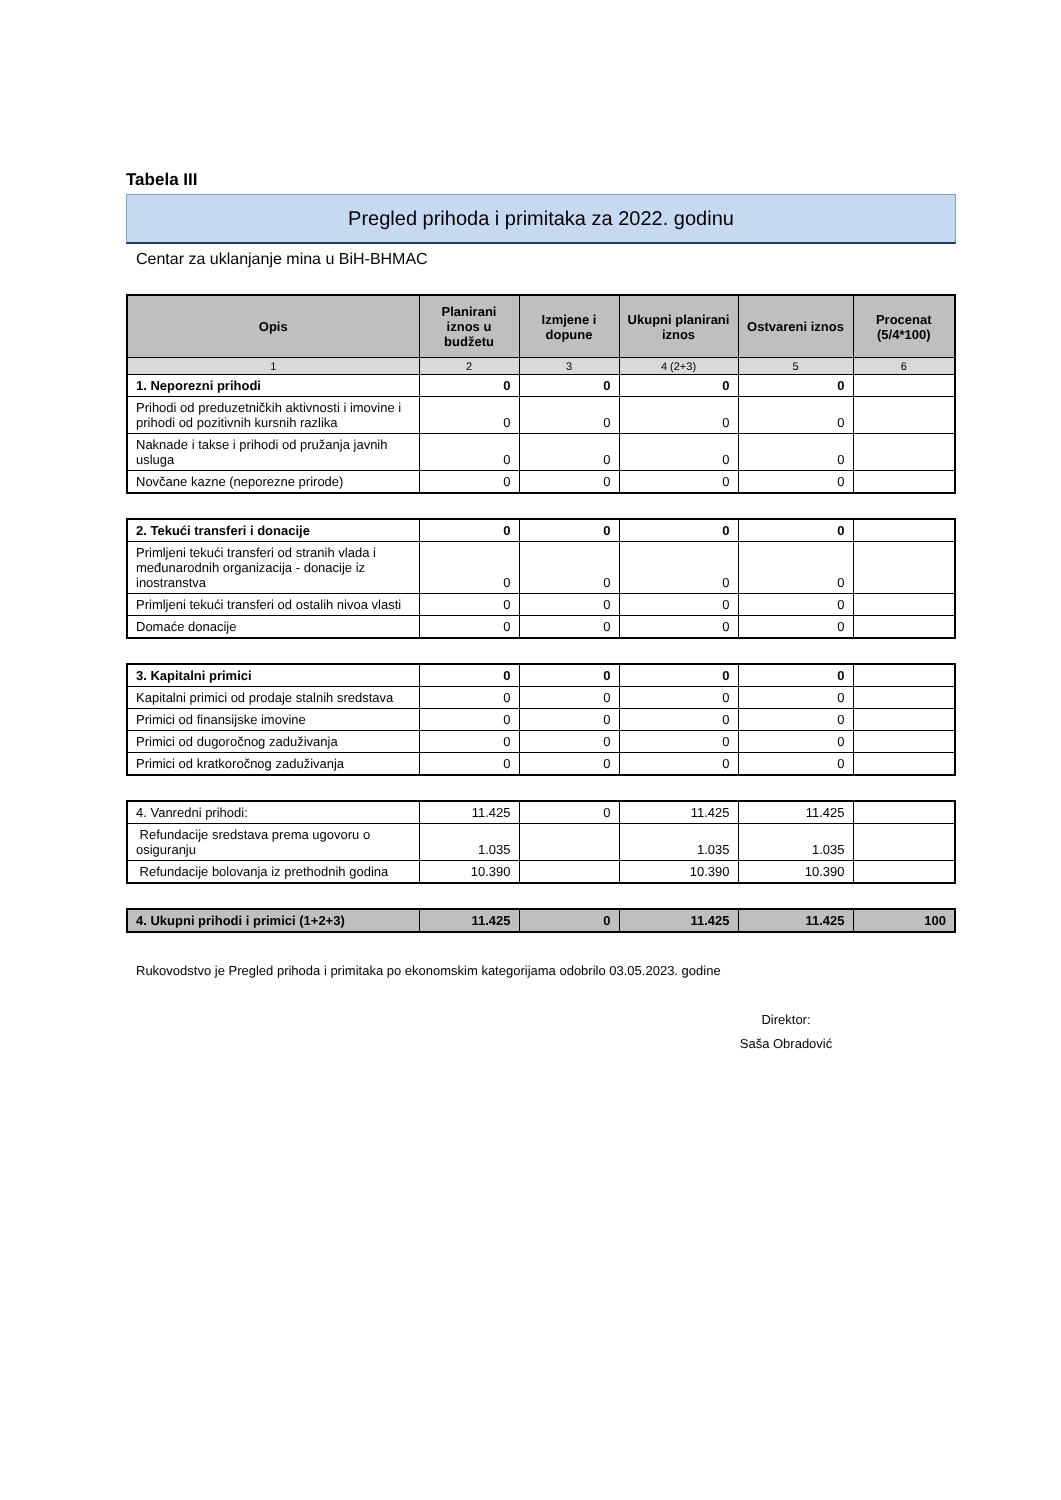Tabela III
Pregled prihoda i primitaka za 2022. godinu
Centar za uklanjanje mina u BiH-BHMAC
| Opis | Planirani iznos u budžetu | Izmjene i dopune | Ukupni planirani iznos | Ostvareni iznos | Procenat (5/4*100) |
| --- | --- | --- | --- | --- | --- |
| 1 | 2 | 3 | 4 (2+3) | 5 | 6 |
| 1. Neporezni prihodi | 0 | 0 | 0 | 0 | |
| Prihodi od preduzetničkih aktivnosti i imovine i prihodi od pozitivnih kursnih razlika | 0 | 0 | 0 | 0 | |
| Naknade i takse i prihodi od pružanja javnih usluga | 0 | 0 | 0 | 0 | |
| Novčane kazne (neporezne prirode) | 0 | 0 | 0 | 0 | |
| 2. Tekući transferi i donacije | 0 | 0 | 0 | 0 | |
| Primljeni tekući transferi od stranih vlada i međunarodnih organizacija - donacije iz inostranstva | 0 | 0 | 0 | 0 | |
| Primljeni tekući transferi od ostalih nivoa vlasti | 0 | 0 | 0 | 0 | |
| Domaće donacije | 0 | 0 | 0 | 0 | |
| 3. Kapitalni primici | 0 | 0 | 0 | 0 | |
| Kapitalni primici od prodaje stalnih sredstava | 0 | 0 | 0 | 0 | |
| Primici od finansijske imovine | 0 | 0 | 0 | 0 | |
| Primici od dugoročnog zaduživanja | 0 | 0 | 0 | 0 | |
| Primici od kratkoročnog zaduživanja | 0 | 0 | 0 | 0 | |
| 4. Vanredni prihodi: | 11.425 | 0 | 11.425 | 11.425 | |
| Refundacije sredstava prema ugovoru o osiguranju | 1.035 | | 1.035 | 1.035 | |
| Refundacije bolovanja iz prethodnih godina | 10.390 | | 10.390 | 10.390 | |
| 4. Ukupni prihodi i primici (1+2+3) | 11.425 | 0 | 11.425 | 11.425 | 100 |
Rukovodstvo je Pregled prihoda i primitaka po ekonomskim kategorijama odobrilo 03.05.2023. godine
Direktor:
Saša Obradović